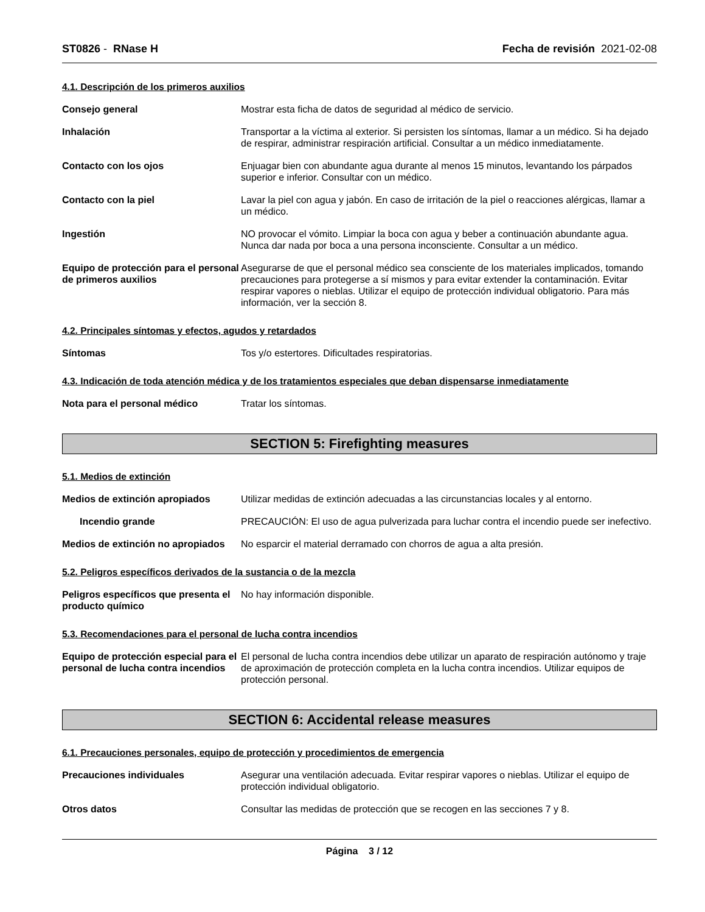ST0826 - RNase H Fecha de revisión 2021-02-08
4.1. Descripción de los primeros auxilios
Consejo general Mostrar esta ficha de datos de seguridad al médico de servicio.
Inhalación Transportar a la víctima al exterior. Si persisten los síntomas, llamar a un médico. Si ha dejado de respirar, administrar respiración artificial. Consultar a un médico inmediatamente.
Contacto con los ojos Enjuagar bien con abundante agua durante al menos 15 minutos, levantando los párpados superior e inferior. Consultar con un médico.
Contacto con la piel Lavar la piel con agua y jabón. En caso de irritación de la piel o reacciones alérgicas, llamar a un médico.
Ingestión NO provocar el vómito. Limpiar la boca con agua y beber a continuación abundante agua. Nunca dar nada por boca a una persona inconsciente. Consultar a un médico.
Equipo de protección para el personal de primeros auxilios
Asegurarse de que el personal médico sea consciente de los materiales implicados, tomando precauciones para protegerse a sí mismos y para evitar extender la contaminación. Evitar respirar vapores o nieblas. Utilizar el equipo de protección individual obligatorio. Para más información, ver la sección 8.
4.2. Principales síntomas y efectos, agudos y retardados
Síntomas Tos y/o estertores. Dificultades respiratorias.
4.3. Indicación de toda atención médica y de los tratamientos especiales que deban dispensarse inmediatamente
Nota para el personal médico Tratar los síntomas.
SECTION 5: Firefighting measures
5.1. Medios de extinción
Medios de extinción apropiados Utilizar medidas de extinción adecuadas a las circunstancias locales y al entorno.
Incendio grande PRECAUCIÓN: El uso de agua pulverizada para luchar contra el incendio puede ser inefectivo.
Medios de extinción no apropiados
No esparcir el material derramado con chorros de agua a alta presión.
5.2. Peligros específicos derivados de la sustancia o de la mezcla
Peligros específicos que presenta el producto químico
No hay información disponible.
5.3. Recomendaciones para el personal de lucha contra incendios
Equipo de protección especial para el personal de lucha contra incendios
El personal de lucha contra incendios debe utilizar un aparato de respiración autónomo y traje de aproximación de protección completa en la lucha contra incendios. Utilizar equipos de protección personal.
SECTION 6: Accidental release measures
6.1. Precauciones personales, equipo de protección y procedimientos de emergencia
Precauciones individuales Asegurar una ventilación adecuada. Evitar respirar vapores o nieblas. Utilizar el equipo de protección individual obligatorio.
Otros datos Consultar las medidas de protección que se recogen en las secciones 7 y 8.
Página 3 / 12